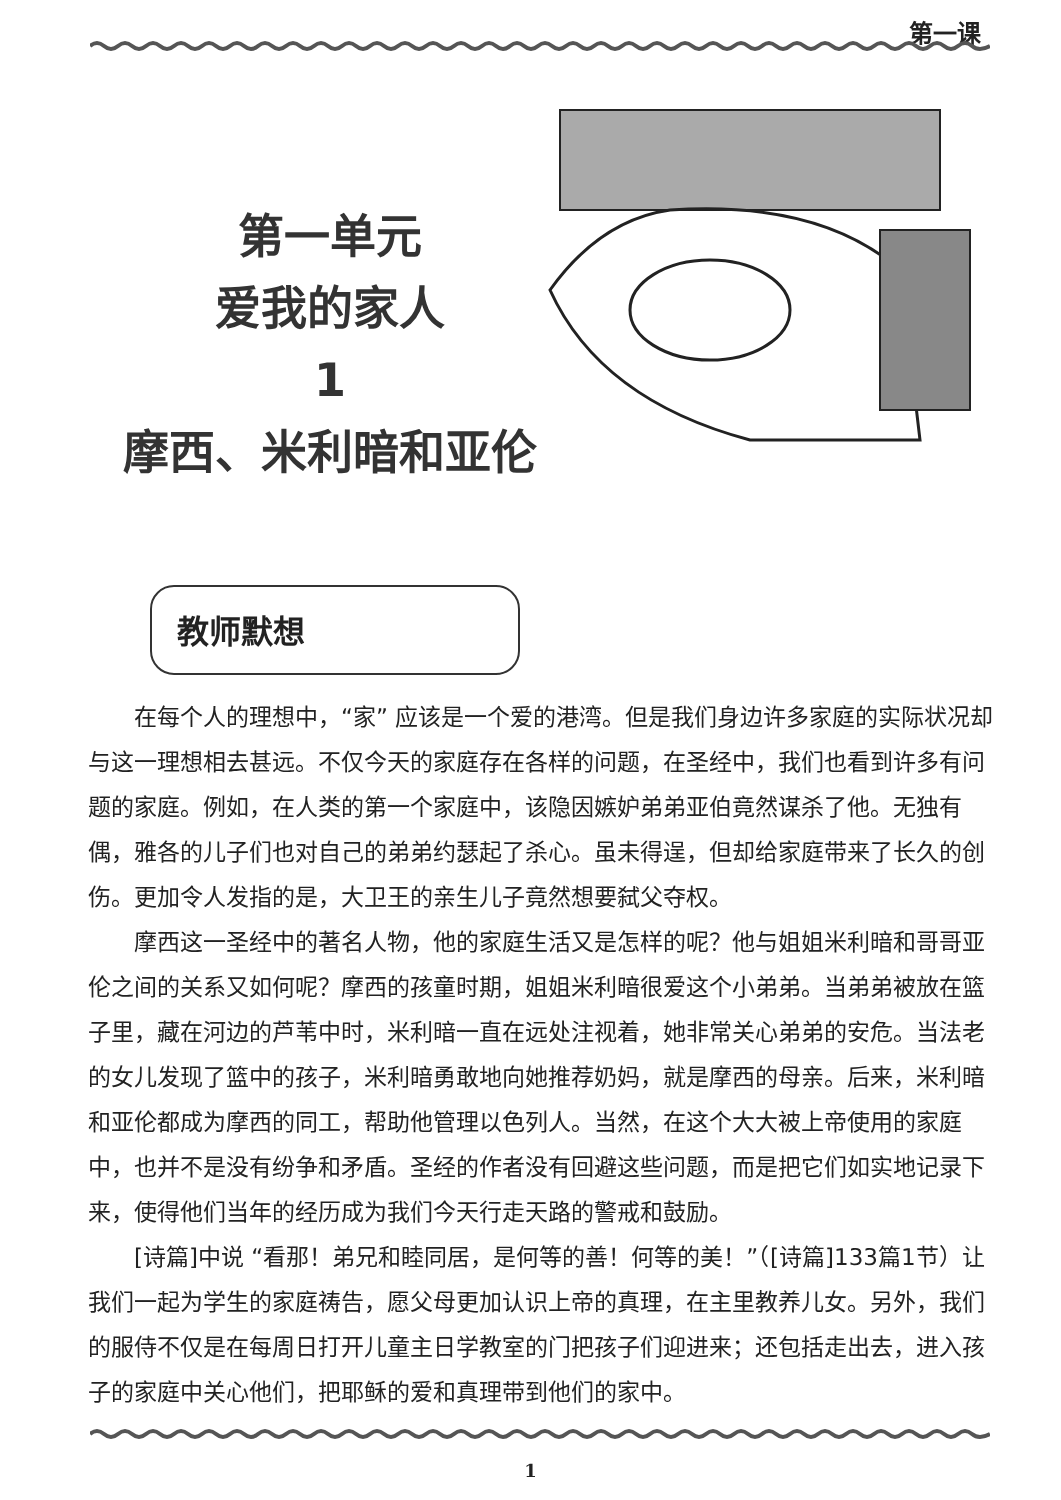第一课
第一单元
爱我的家人
1
摩西、米利暗和亚伦
教师默想
在每个人的理想中，“家” 应该是一个爱的港湾。但是我们身边许多家庭的实际状况却与这一理想相去甚远。不仅今天的家庭存在各样的问题，在圣经中，我们也看到许多有问题的家庭。例如，在人类的第一个家庭中，该隐因嫉妒弟弟亚伯竟然谋杀了他。无独有偶，雅各的儿子们也对自己的弟弟约瑟起了杀心。虽未得逞，但却给家庭带来了长久的创伤。更加令人发指的是，大卫王的亲生儿子竟然想要弑父夺权。
摩西这一圣经中的著名人物，他的家庭生活又是怎样的呢？他与姐姐米利暗和哥哥亚伦之间的关系又如何呢？摩西的孩童时期，姐姐米利暗很爱这个小弟弟。当弟弟被放在篮子里，藏在河边的芦苇中时，米利暗一直在远处注视着，她非常关心弟弟的安危。当法老的女儿发现了篮中的孩子，米利暗勇敢地向她推荐奶妈，就是摩西的母亲。后来，米利暗和亚伦都成为摩西的同工，帮助他管理以色列人。当然，在这个大大被上帝使用的家庭中，也并不是没有纷争和矛盾。圣经的作者没有回避这些问题，而是把它们如实地记录下来，使得他们当年的经历成为我们今天行走天路的警戒和鼓励。
[诗篇]中说 “看那！弟兄和睦同居，是何等的善！何等的美！”（[诗篇]133篇1节）让我们一起为学生的家庭祷告，愿父母更加认识上帝的真理，在主里教养儿女。另外，我们的服侍不仅是在每周日打开儿童主日学教室的门把孩子们迎进来；还包括走出去，进入孩子的家庭中关心他们，把耶稣的爱和真理带到他们的家中。
1